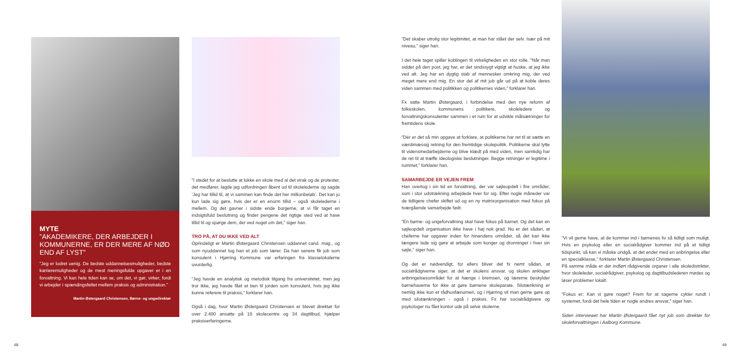MYTE
”AKADEMIKERE, DER ARBEJDER I KOMMUNERNE, ER DER MERE AF NØD END AF LYST”
”Jeg er lodret uenig. De bedste uddannelsesmuligheder, bedste karrieremuligheder og de mest meningsfulde opgaver er i en forvaltning. Vi kan hele tiden kan se, om det, vi gør, virker, fordi vi arbejder i spændingsfeltet mellem praksis og administration.”
Martin Østergaard Christensen, Børne- og ungedirektør
”I stedet for at beslutte at lukke en skole med al det virak og de protester, det medfører, lagde jeg udfordringen åbent ud til skolelederne og sagde ’Jeg har tillid til, at vi sammen kan finde det her millionbeløb’. Det kan jo kun lade sig gøre, hvis der er en enorm tillid – også skolelederne i mellem. Og det gavner i sidste ende borgerne, at vi får taget en indsigtsfuld beslutning og finder pengene det rigtige sted ved at have tillid til og spørge dem, der ved noget om det,” siger han.
TRO PÅ, AT DU IKKE VED ALT
Oprindeligt er Martin Østergaard Christensen uddannet cand. mag., og som nyuddannet tog han et job som lærer. Da han senere fik job som konsulent i Hjørring Kommune var erfaringen fra klasselokalerne uvurderlig.
”Jeg havde en analytisk og metodisk tilgang fra universitetet, men jeg tror ikke, jeg havde fået et ben til jorden som konsulent, hvis jeg ikke kunne referere til praksis,” forklarer han.
Også i dag, hvor Martin Østergaard Christensen er blevet direktør for over 2.400 ansatte på 10 skolecentre og 34 dagtilbud, hjælper praksiserfaringerne.
”Det skaber utrolig stor legitimitet, at man har stået der selv. Især på mit niveau,” siger han.
I det hele taget spiller koblingen til virkeligheden en stor rolle. ”Når man sidder på den post, jeg har, er det sindssygt vigtigt at huske, at jeg ikke ved alt. Jeg har en dygtig stab af mennesker omkring mig, der ved meget mere end mig. En stor del af mit job går ud på at koble deres viden sammen med politikken og politikernes viden,” forklarer han.
Fx satte Martin Østergaard, i forbindelse med den nye reform af folkeskolen, kommunens politikere, skoleledere og forvaltningskonsulenter sammen i et rum for at udvikle målsætninger for fremtidens skole.
”Dér er det så min opgave at forklare, at politikerne har ret til at sætte en værdimæssig retning for den fremtidige skolepolitik. Politikerne skal lytte til vidensmedarbejderne og blive klædt på med viden, men samtidig har de ret til at træffe ideologiske beslutninger. Begge retninger er legitime i rummet,” forklarer han.
SAMARBEJDE ER VEJEN FREM
Han overtog i sin tid en forvaltning, der var søjleopdelt i fire områder, som i stor udstrækning arbejdede hver for sig. Efter nogle måneder var de tidligere chefer skiftet ud og en ny matrixorganisation med fokus på tværgående samarbejde født.
”En børne- og ungeforvaltning skal have fokus på barnet. Og det kan en søjleopdelt organisation ikke have i høj nok grad. Nu er det sådan, at cheferne har opgaver inden for hinandens områder, så det kan ikke længere lade sig gøre at arbejde som konger og dronninger i hver sin søjle,” siger han.
Og det er nødvendigt, for ellers bliver det fx nemt sådan, at socialrådgiverne siger, at det er skolens ansvar, og skolen anklager anbringelsesområdet for at hænge i bremsen, og lærerne beskylder børnehaverne for ikke at gøre børnene skoleparate. Silotænkning er nemlig ikke kun et rådhusfænomen, og i Hjørring vil man gerne gøre op med silotænkningen - også i praksis. Fx har socialrådgivere og psykologer nu fået kontor ude på selve skolerne.
”Vi vil gerne have, at de kommer ind i børnenes liv så tidligt som muligt. Hvis en psykolog eller en socialrådgiver kommer ind på et tidligt tidspunkt, så kan vi måske undgå, at det ender med en anbringelse eller en specialklasse,” forklarer Martin Østergaard Christensen.
På samme måde er der indført rådgivende organer i alle skoledistrikter, hvor skoleleder, socialrådgiver, psykolog og dagtilbudslederen mødes og løser problemer lokalt.
”Fokus er: Kan vi gøre noget? Frem for at sagerne cykler rundt i systemet, fordi det hele tiden er nogle andres ansvar,” siger han.
Siden interviewet har Martin Østergaard fået nyt job som direktør for skoleforvaltningen i Aalborg Kommune.
48 49